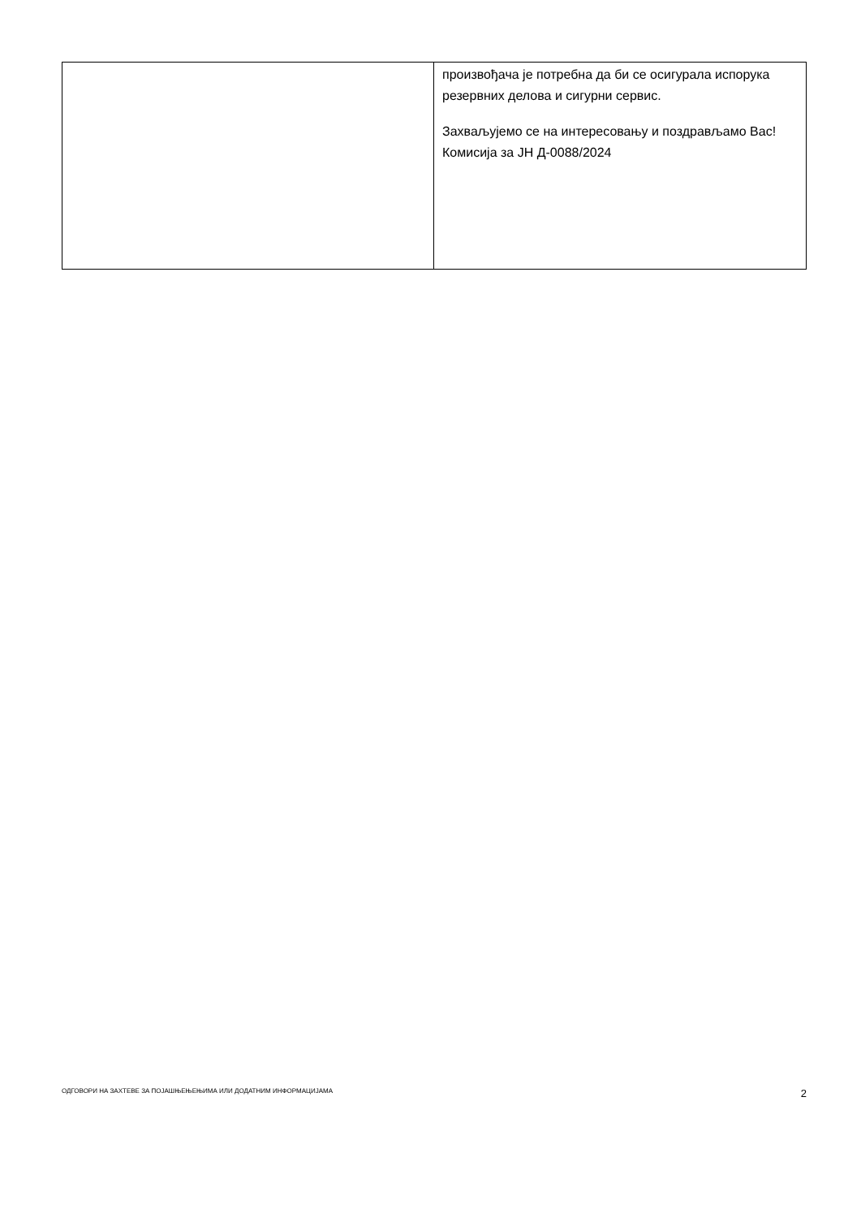| | произвођача је потребна да би се осигурала испорука резервних делова и сигурни сервис. Захваљујемо се на интересовању и поздрављамо Вас!Комисија за ЈН Д-0088/2024 |
ОДГОВОРИ НА ЗАХТЕВЕ ЗА ПОЈАШЊЕЊЕЊИМА ИЛИ ДОДАТНИМ ИНФОРМАЦИЈАМА 2